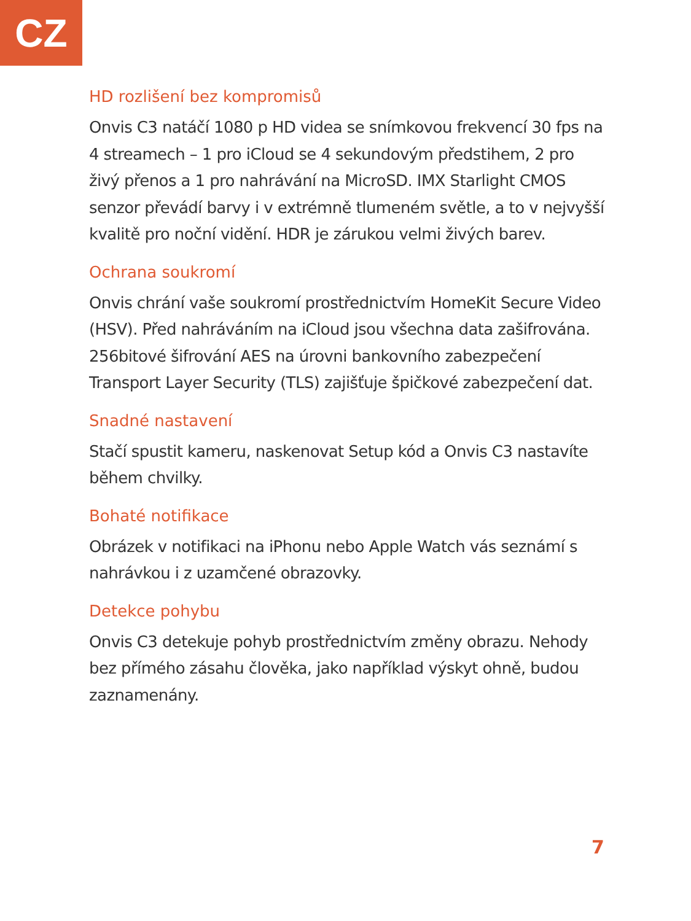CZ
HD rozlišení bez kompromisů
Onvis C3 natáčí 1080 p HD videa se snímkovou frekvencí 30 fps na 4 streamech – 1 pro iCloud se 4 sekundovým předstihem, 2 pro živý přenos a 1 pro nahrávání na MicroSD. IMX Starlight CMOS senzor převádí barvy i v extrémně tlumeném světle, a to v nejvyšší kvalitě pro noční vidění. HDR je zárukou velmi živých barev.
Ochrana soukromí
Onvis chrání vaše soukromí prostřednictvím HomeKit Secure Video (HSV). Před nahráváním na iCloud jsou všechna data zašifrována. 256bitové šifrování AES na úrovni bankovního zabezpečení Transport Layer Security (TLS) zajišťuje špičkové zabezpečení dat.
Snadné nastavení
Stačí spustit kameru, naskenovat Setup kód a Onvis C3 nastavíte během chvilky.
Bohaté notifikace
Obrázek v notifikaci na iPhonu nebo Apple Watch vás seznámí s nahrávkou i z uzamčené obrazovky.
Detekce pohybu
Onvis C3 detekuje pohyb prostřednictvím změny obrazu. Nehody bez přímého zásahu člověka, jako například výskyt ohně, budou zaznamenány.
7